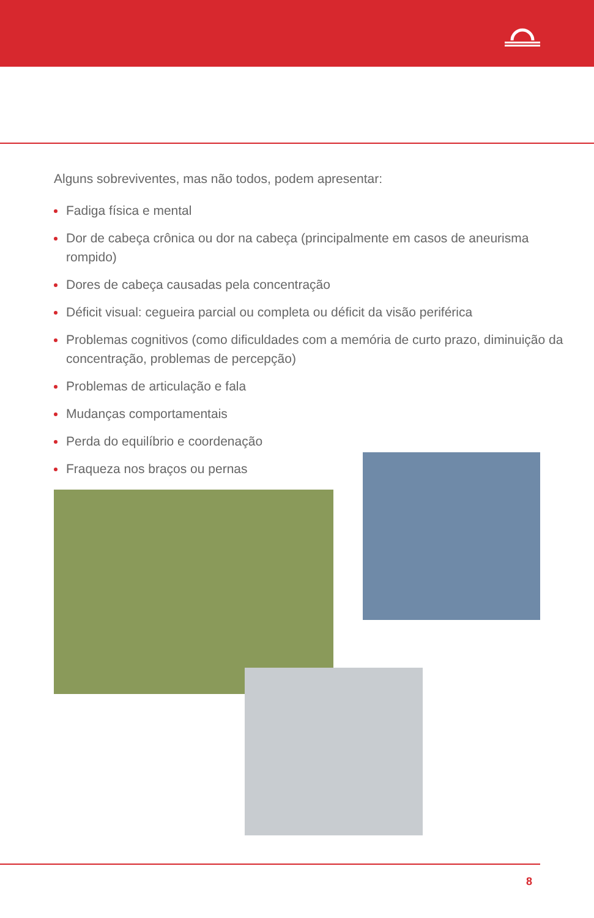Alguns sobreviventes, mas não todos, podem apresentar:
Fadiga física e mental
Dor de cabeça crônica ou dor na cabeça (principalmente em casos de aneurisma rompido)
Dores de cabeça causadas pela concentração
Déficit visual: cegueira parcial ou completa ou déficit da visão periférica
Problemas cognitivos (como dificuldades com a memória de curto prazo, diminuição da concentração, problemas de percepção)
Problemas de articulação e fala
Mudanças comportamentais
Perda do equilíbrio e coordenação
Fraqueza nos braços ou pernas
8